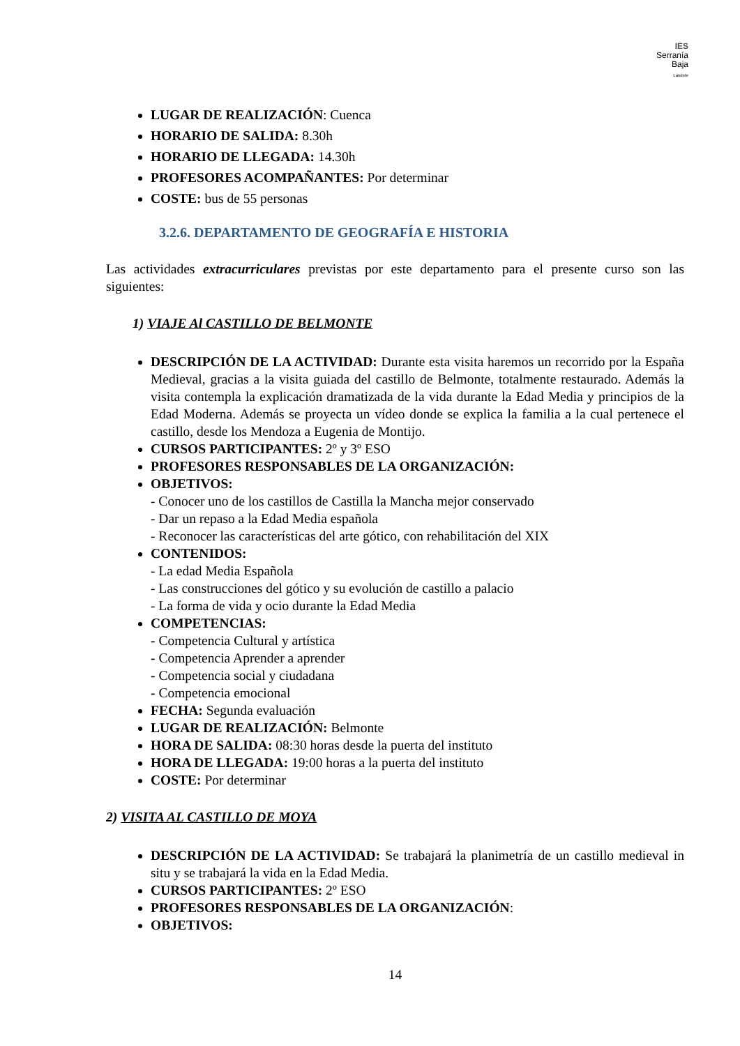IES
Serranía
Baja
Landete
LUGAR DE REALIZACIÓN: Cuenca
HORARIO DE SALIDA: 8.30h
HORARIO DE LLEGADA: 14.30h
PROFESORES ACOMPAÑANTES: Por determinar
COSTE: bus de 55 personas
3.2.6. DEPARTAMENTO DE GEOGRAFÍA E HISTORIA
Las actividades extracurriculares previstas por este departamento para el presente curso son las siguientes:
1) VIAJE Al CASTILLO DE BELMONTE
DESCRIPCIÓN DE LA ACTIVIDAD: Durante esta visita haremos un recorrido por la España Medieval, gracias a la visita guiada del castillo de Belmonte, totalmente restaurado. Además la visita contempla la explicación dramatizada de la vida durante la Edad Media y principios de la Edad Moderna. Además se proyecta un vídeo donde se explica la familia a la cual pertenece el castillo, desde los Mendoza a Eugenia de Montijo.
CURSOS PARTICIPANTES: 2º y 3º ESO
PROFESORES RESPONSABLES DE LA ORGANIZACIÓN:
OBJETIVOS:
- Conocer uno de los castillos de Castilla la Mancha mejor conservado
- Dar un repaso a la Edad Media española
- Reconocer las características del arte gótico, con rehabilitación del XIX
CONTENIDOS:
- La edad Media Española
- Las construcciones del gótico y su evolución de castillo a palacio
- La forma de vida y ocio durante la Edad Media
COMPETENCIAS:
- Competencia Cultural y artística
- Competencia Aprender a aprender
- Competencia social y ciudadana
- Competencia emocional
FECHA: Segunda evaluación
LUGAR DE REALIZACIÓN: Belmonte
HORA DE SALIDA: 08:30 horas desde la puerta del instituto
HORA DE LLEGADA: 19:00 horas a la puerta del instituto
COSTE: Por determinar
2) VISITA AL CASTILLO DE MOYA
DESCRIPCIÓN DE LA ACTIVIDAD: Se trabajará la planimetría de un castillo medieval in situ y se trabajará la vida en la Edad Media.
CURSOS PARTICIPANTES: 2º ESO
PROFESORES RESPONSABLES DE LA ORGANIZACIÓN:
OBJETIVOS:
14